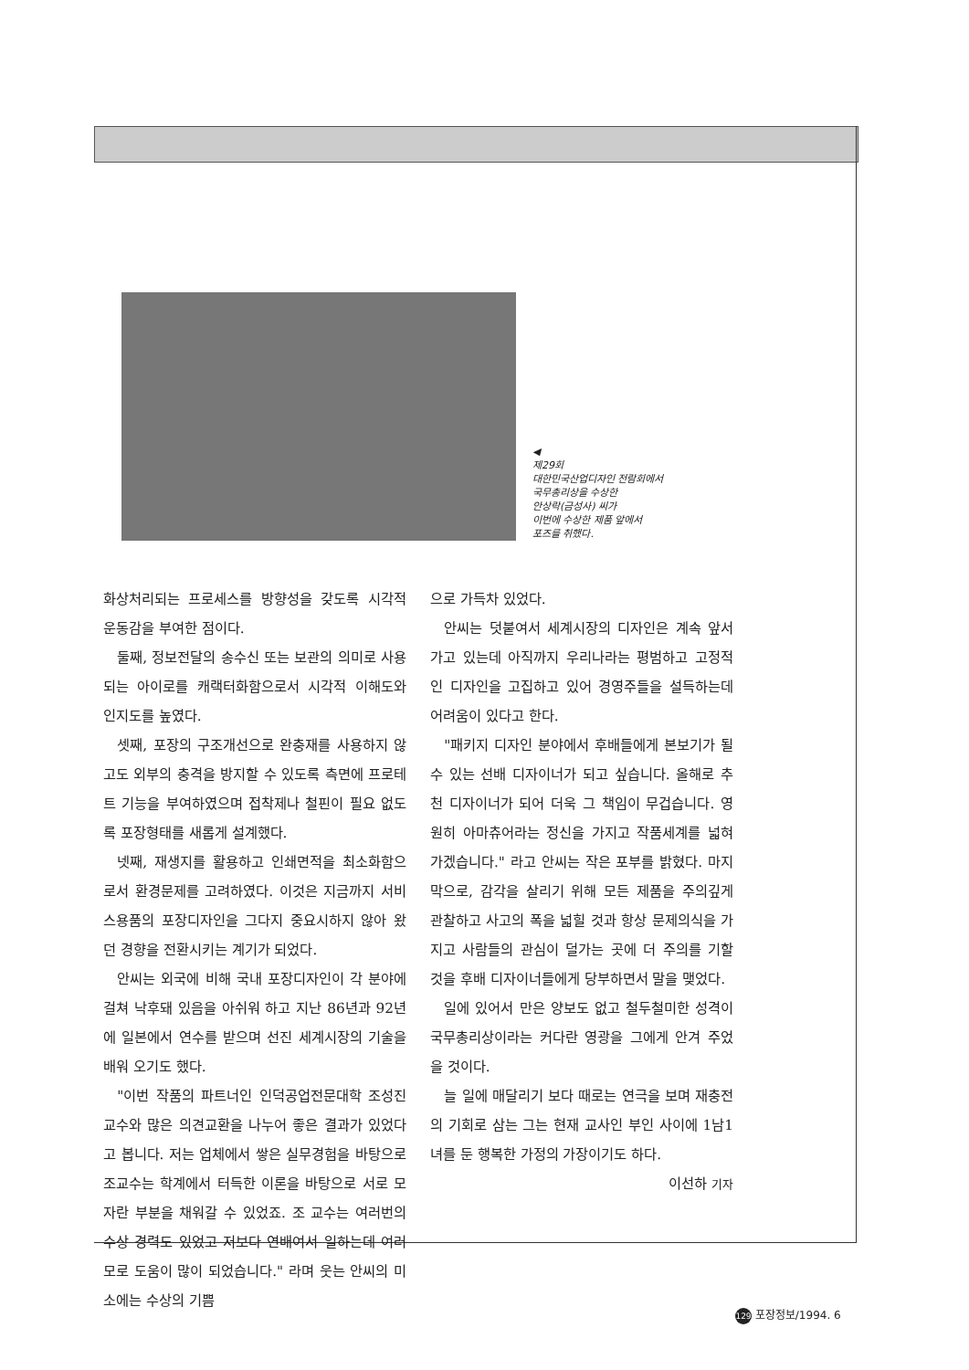◀
제29회
대한민국산업디자인 전람회에서
국무총리상을 수상한
안상락(금성사) 씨가
이번에 수상한 제품 앞에서
포즈를 취했다.
화상처리되는 프로세스를 방향성을 갖도록 시각적 운동감을 부여한 점이다.
둘째, 정보전달의 송수신 또는 보관의 의미로 사용되는 아이로를 캐랙터화함으로서 시각적 이해도와 인지도를 높였다.
셋째, 포장의 구조개선으로 완충재를 사용하지 않고도 외부의 충격을 방지할 수 있도록 측면에 프로테트 기능을 부여하였으며 접착제나 철핀이 필요 없도록 포장형태를 새롭게 설계했다.
넷째, 재생지를 활용하고 인쇄면적을 최소화함으로서 환경문제를 고려하였다. 이것은 지금까지 서비스용품의 포장디자인을 그다지 중요시하지 않아 왔던 경향을 전환시키는 계기가 되었다.
안씨는 외국에 비해 국내 포장디자인이 각 분야에 걸쳐 낙후돼 있음을 아쉬워 하고 지난 86년과 92년에 일본에서 연수를 받으며 선진 세계시장의 기술을 배워 오기도 했다.
"이번 작품의 파트너인 인덕공업전문대학 조성진 교수와 많은 의견교환을 나누어 좋은 결과가 있었다고 봅니다. 저는 업체에서 쌓은 실무경험을 바탕으로 조교수는 학계에서 터득한 이론을 바탕으로 서로 모자란 부분을 채워갈 수 있었죠. 조 교수는 여러번의 수상 경력도 있었고 저보다 연배여서 일하는데 여러모로 도움이 많이 되었습니다." 라며 웃는 안씨의 미소에는 수상의 기쁨
으로 가득차 있었다.
안씨는 덧붙여서 세계시장의 디자인은 계속 앞서가고 있는데 아직까지 우리나라는 평범하고 고정적인 디자인을 고집하고 있어 경영주들을 설득하는데 어려움이 있다고 한다.
"패키지 디자인 분야에서 후배들에게 본보기가 될 수 있는 선배 디자이너가 되고 싶습니다. 올해로 추천 디자이너가 되어 더욱 그 책임이 무겁습니다. 영원히 아마츄어라는 정신을 가지고 작품세계를 넓혀 가겠습니다." 라고 안씨는 작은 포부를 밝혔다. 마지막으로, 감각을 살리기 위해 모든 제품을 주의깊게 관찰하고 사고의 폭을 넓힐 것과 항상 문제의식을 가지고 사람들의 관심이 덜가는 곳에 더 주의를 기할 것을 후배 디자이너들에게 당부하면서 말을 맺었다.
일에 있어서 만은 양보도 없고 철두철미한 성격이 국무총리상이라는 커다란 영광을 그에게 안겨 주었을 것이다.
늘 일에 매달리기 보다 때로는 연극을 보며 재충전의 기회로 삼는 그는 현재 교사인 부인 사이에 1남1녀를 둔 행복한 가정의 가장이기도 하다.
이선하 기자
129 포장정보/1994. 6